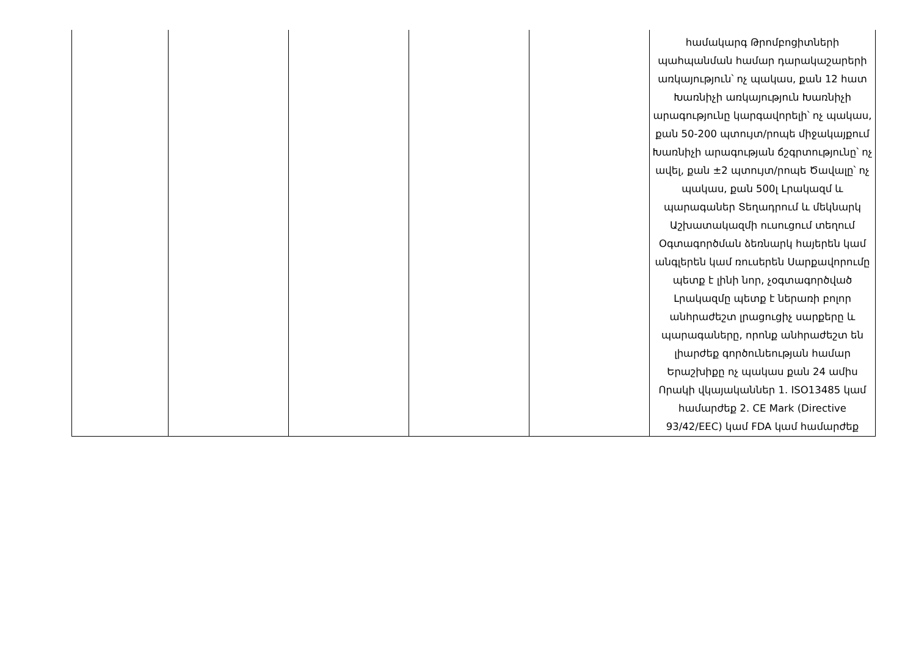| | | | | | համակարգ Թրոմբոցիտների պահպանման համար դարակաշարերի առկայություն՝ ոչ պակաս, քան 12 հատ Խառնիչի առկայություն Խառնիչի արագությունը կարգավորելի՝ ոչ պակաս, քան 50-200 պտույտ/րոպե միջակայքում Խառնիչի արագության ճշգրտությունը՝ ոչ ավել, քան ±2 պտույտ/րոպե Ծավալը՝ ոչ պակաս, քան 500լ Լրակազմ և պարագաներ Տեղադրում և մեկնարկ Աշխատակազմի ուսուցում տեղում Օգտագործման ձեռնարկ հայերեն կամ անգլերեն կամ ռուսերեն Սարքավորումը պետք է լինի նոր, չօգտագործված Լրակազմը պետք է ներառի բոլոր անհրաժեշտ լրացուցիչ սարքերը և պարագաները, որոնք անհրաժեշտ են լիարժեք գործունեության համար Երաշխիքը ոչ պակաս քան 24 ամիս Որակի վկայականներ 1. ISO13485 կամ համարժեք 2. CE Mark (Directive 93/42/EEC) կամ FDA կամ համարժեք |